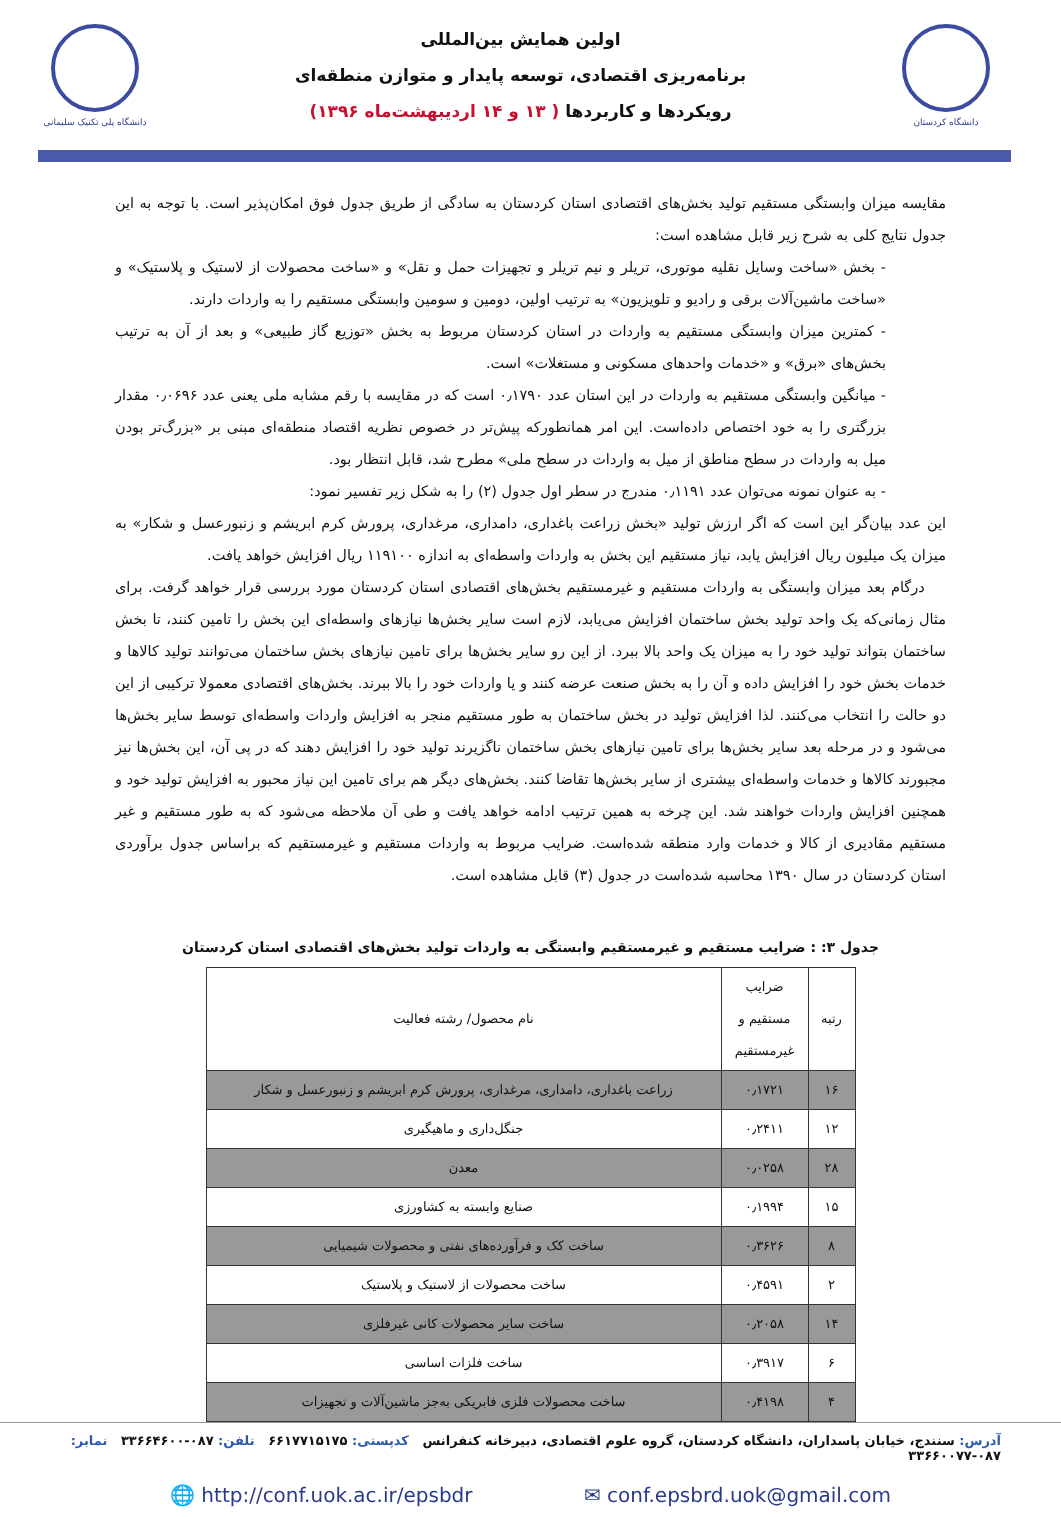دانشگاه کردستان
اولین همایش بین‌المللی
برنامه‌ریزی اقتصادی، توسعه پایدار و متوازن منطقه‌ای
رویکردها و کاربردها ( ۱۳ و ۱۴ اردیبهشت‌ماه ۱۳۹۶)
دانشگاه پلی تکنیک سلیمانی
مقایسه میزان وابستگی مستقیم تولید بخش‌های اقتصادی استان کردستان به سادگی از طریق جدول فوق امکان‌پذیر است. با توجه به این جدول نتایج کلی به شرح زیر قابل مشاهده است:
- بخش «ساخت وسایل نقلیه موتوری، تریلر و نیم تریلر و تجهیزات حمل و نقل» و «ساخت محصولات از لاستیک و پلاستیک» و «ساخت ماشین‌آلات برقی و رادیو و تلویزیون» به ترتیب اولین، دومین و سومین وابستگی مستقیم را به واردات دارند.
- کمترین میزان وابستگی مستقیم به واردات در استان کردستان مربوط به بخش «توزیع گاز طبیعی» و بعد از آن به ترتیب بخش‌های «برق» و «خدمات واحدهای مسکونی و مستغلات» است.
- میانگین وابستگی مستقیم به واردات در این استان عدد ۰٫۱۷۹۰ است که در مقایسه با رقم مشابه ملی یعنی عدد ۰٫۰۶۹۶ مقدار بزرگتری را به خود اختصاص داده‌است. این امر همانطورکه پیش‌تر در خصوص نظریه اقتصاد منطقه‌ای مبنی بر «بزرگ‌تر بودن میل به واردات در سطح مناطق از میل به واردات در سطح ملی» مطرح شد، قابل انتظار بود.
- به عنوان نمونه می‌توان عدد ۰٫۱۱۹۱ مندرج در سطر اول جدول (۲) را به شکل زیر تفسیر نمود:
این عدد بیان‌گر این است که اگر ارزش تولید «بخش زراعت باغداری، دامداری، مرغداری، پرورش کرم ابریشم و زنبورعسل و شکار» به میزان یک میلیون ریال افزایش یابد، نیاز مستقیم این بخش به واردات واسطه‌ای به اندازه ۱۱۹۱۰۰ ریال افزایش خواهد یافت.
درگام بعد میزان وابستگی به واردات مستقیم و غیرمستقیم بخش‌های اقتصادی استان کردستان مورد بررسی قرار خواهد گرفت. برای مثال زمانی‌که یک واحد تولید بخش ساختمان افزایش می‌یابد، لازم است سایر بخش‌ها نیازهای واسطه‌ای این بخش را تامین کنند، تا بخش ساختمان بتواند تولید خود را به میزان یک واحد بالا ببرد. از این رو سایر بخش‌ها برای تامین نیازهای بخش ساختمان می‌توانند تولید کالاها و خدمات بخش خود را افزایش داده و آن را به بخش صنعت عرضه کنند و یا واردات خود را بالا ببرند. بخش‌های اقتصادی معمولا ترکیبی از این دو حالت را انتخاب می‌کنند. لذا افزایش تولید در بخش ساختمان به طور مستقیم منجر به افزایش واردات واسطه‌ای توسط سایر بخش‌ها می‌شود و در مرحله بعد سایر بخش‌ها برای تامین نیازهای بخش ساختمان ناگزیرند تولید خود را افزایش دهند که در پی آن، این بخش‌ها نیز مجبورند کالاها و خدمات واسطه‌ای بیشتری از سایر بخش‌ها تقاضا کنند. بخش‌های دیگر هم برای تامین این نیاز محبور به افزایش تولید خود و همچنین افزایش واردات خواهند شد. این چرخه به همین ترتیب ادامه خواهد یافت و طی آن ملاحظه می‌شود که به طور مستقیم و غیر مستقیم مقادیری از کالا و خدمات وارد منطقه شده‌است. ضرایب مربوط به واردات مستقیم و غیرمستقیم که براساس جدول برآوردی استان کردستان در سال ۱۳۹۰ محاسبه شده‌است در جدول (۳) قابل مشاهده است.
جدول ۳: : ضرایب مستقیم و غیرمستقیم وابستگی به واردات تولید بخش‌های اقتصادی استان کردستان
| رتبه | ضرایب مستقیم و غیرمستقیم | نام محصول/ رشته فعالیت |
| --- | --- | --- |
| ۱۶ | ۰٫۱۷۲۱ | زراعت باغداری، دامداری، مرغداری، پرورش کرم ابریشم و زنبورعسل و شکار |
| ۱۲ | ۰٫۲۴۱۱ | جنگل‌داری و ماهیگیری |
| ۲۸ | ۰٫۰۲۵۸ | معدن |
| ۱۵ | ۰٫۱۹۹۴ | صنایع وابسته به کشاورزی |
| ۸ | ۰٫۳۶۲۶ | ساخت کک و فرآورده‌های نفتی و محصولات شیمیایی |
| ۲ | ۰٫۴۵۹۱ | ساخت محصولات از لاستیک و پلاستیک |
| ۱۴ | ۰٫۲۰۵۸ | ساخت سایر محصولات کانی غیرفلزی |
| ۶ | ۰٫۳۹۱۷ | ساخت فلزات اساسی |
| ۴ | ۰٫۴۱۹۸ | ساخت محصولات فلزی فابریکی به‌جز ماشین‌آلات و تجهیزات |
آدرس: سنندج، خیابان پاسداران، دانشگاه کردستان، گروه علوم اقتصادی، دبیرخانه کنفرانس کدپستی: ۶۶۱۷۷۱۵۱۷۵ تلفن: ۰۸۷-۳۳۶۶۴۶۰۰ نمابر: ۰۸۷-۳۳۶۶۰۰۷۷
🌐 http://conf.uok.ac.ir/epsbdr ✉ conf.epsbrd.uok@gmail.com